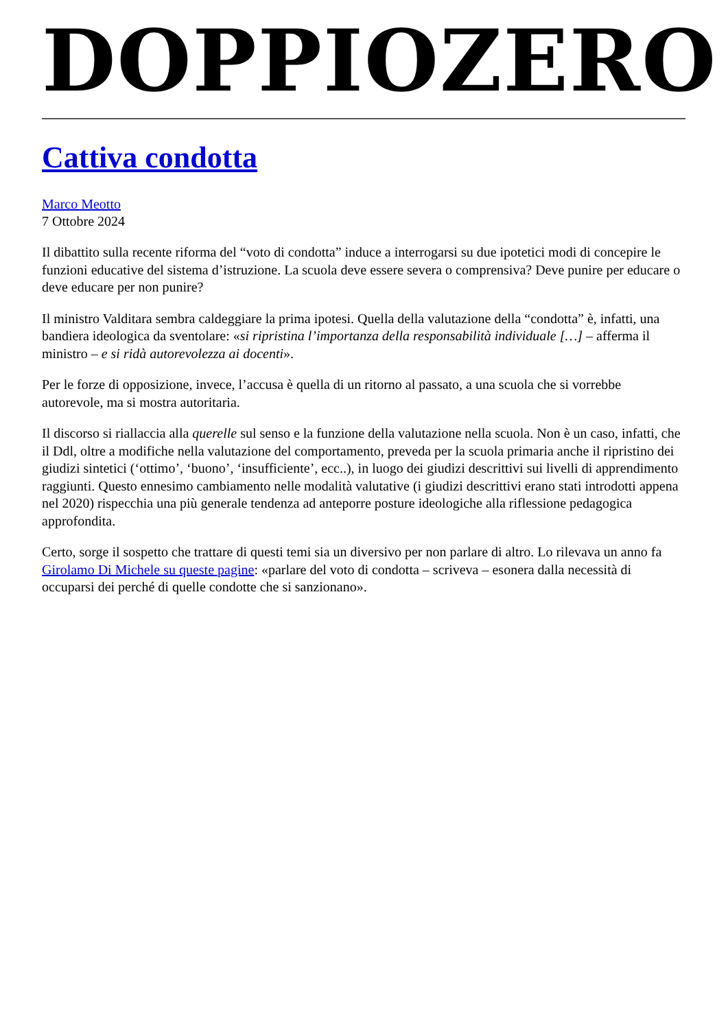DOPPIOZERO
Cattiva condotta
Marco Meotto
7 Ottobre 2024
Il dibattito sulla recente riforma del “voto di condotta” induce a interrogarsi su due ipotetici modi di concepire le funzioni educative del sistema d’istruzione. La scuola deve essere severa o comprensiva? Deve punire per educare o deve educare per non punire?
Il ministro Valditara sembra caldeggiare la prima ipotesi. Quella della valutazione della “condotta” è, infatti, una bandiera ideologica da sventolare: «si ripristina l’importanza della responsabilità individuale […] – afferma il ministro – e si ridà autorevolezza ai docenti».
Per le forze di opposizione, invece, l’accusa è quella di un ritorno al passato, a una scuola che si vorrebbe autorevole, ma si mostra autoritaria.
Il discorso si riallaccia alla querelle sul senso e la funzione della valutazione nella scuola. Non è un caso, infatti, che il Ddl, oltre a modifiche nella valutazione del comportamento, preveda per la scuola primaria anche il ripristino dei giudizi sintetici (‘ottimo’, ‘buono’, ‘insufficiente’, ecc..), in luogo dei giudizi descrittivi sui livelli di apprendimento raggiunti. Questo ennesimo cambiamento nelle modalità valutative (i giudizi descrittivi erano stati introdotti appena nel 2020) rispecchia una più generale tendenza ad anteporre posture ideologiche alla riflessione pedagogica approfondita.
Certo, sorge il sospetto che trattare di questi temi sia un diversivo per non parlare di altro. Lo rilevava un anno fa Girolamo Di Michele su queste pagine: «parlare del voto di condotta – scriveva – esonera dalla necessità di occuparsi dei perché di quelle condotte che si sanzionano».